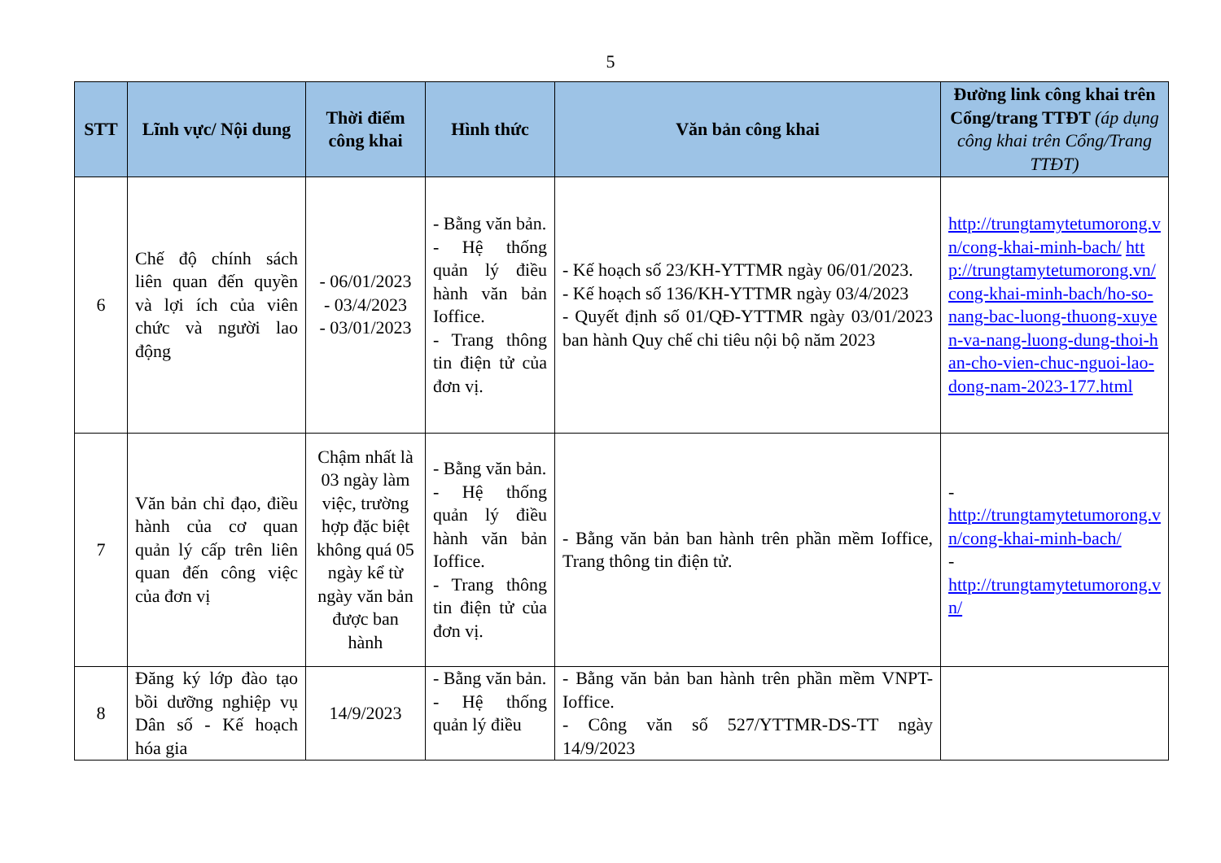5
| STT | Lĩnh vực/ Nội dung | Thời điểm công khai | Hình thức | Văn bản công khai | Đường link công khai trên Cổng/trang TTĐT (áp dụng công khai trên Cổng/Trang TTĐT) |
| --- | --- | --- | --- | --- | --- |
| 6 | Chế độ chính sách liên quan đến quyền và lợi ích của viên chức và người lao động | - 06/01/2023 - 03/4/2023 - 03/01/2023 | - Bằng văn bản. - Hệ thống quản lý điều hành văn bản Ioffice. - Trang thông tin điện tử của đơn vị. | - Kế hoạch số 23/KH-YTTMR ngày 06/01/2023. - Kế hoạch số 136/KH-YTTMR ngày 03/4/2023 - Quyết định số 01/QĐ-YTTMR ngày 03/01/2023 ban hành Quy chế chi tiêu nội bộ năm 2023 | http://trungtamytetumorong.vn/cong-khai-minh-bach/ http://trungtamytetumorong.vn/cong-khai-minh-bach/ho-so-nang-bac-luong-thuong-xuyen-va-nang-luong-dung-thoi-han-cho-vien-chuc-nguoi-lao-dong-nam-2023-177.html |
| 7 | Văn bản chỉ đạo, điều hành của cơ quan quản lý cấp trên liên quan đến công việc của đơn vị | Chậm nhất là 03 ngày làm việc, trường hợp đặc biệt không quá 05 ngày kể từ ngày văn bản được ban hành | - Bằng văn bản. - Hệ thống quản lý điều hành văn bản Ioffice. - Trang thông tin điện tử của đơn vị. | - Bằng văn bản ban hành trên phần mềm Ioffice, Trang thông tin điện tử. | - http://trungtamytetumorong.vn/cong-khai-minh-bach/ - http://trungtamytetumorong.vn/ |
| 8 | Đăng ký lớp đào tạo bồi dưỡng nghiệp vụ Dân số - Kế hoạch hóa gia | 14/9/2023 | - Bằng văn bản. - Hệ thống quản lý điều | - Bằng văn bản ban hành trên phần mềm VNPT-Ioffice. - Công văn số 527/YTTMR-DS-TT ngày 14/9/2023 | |